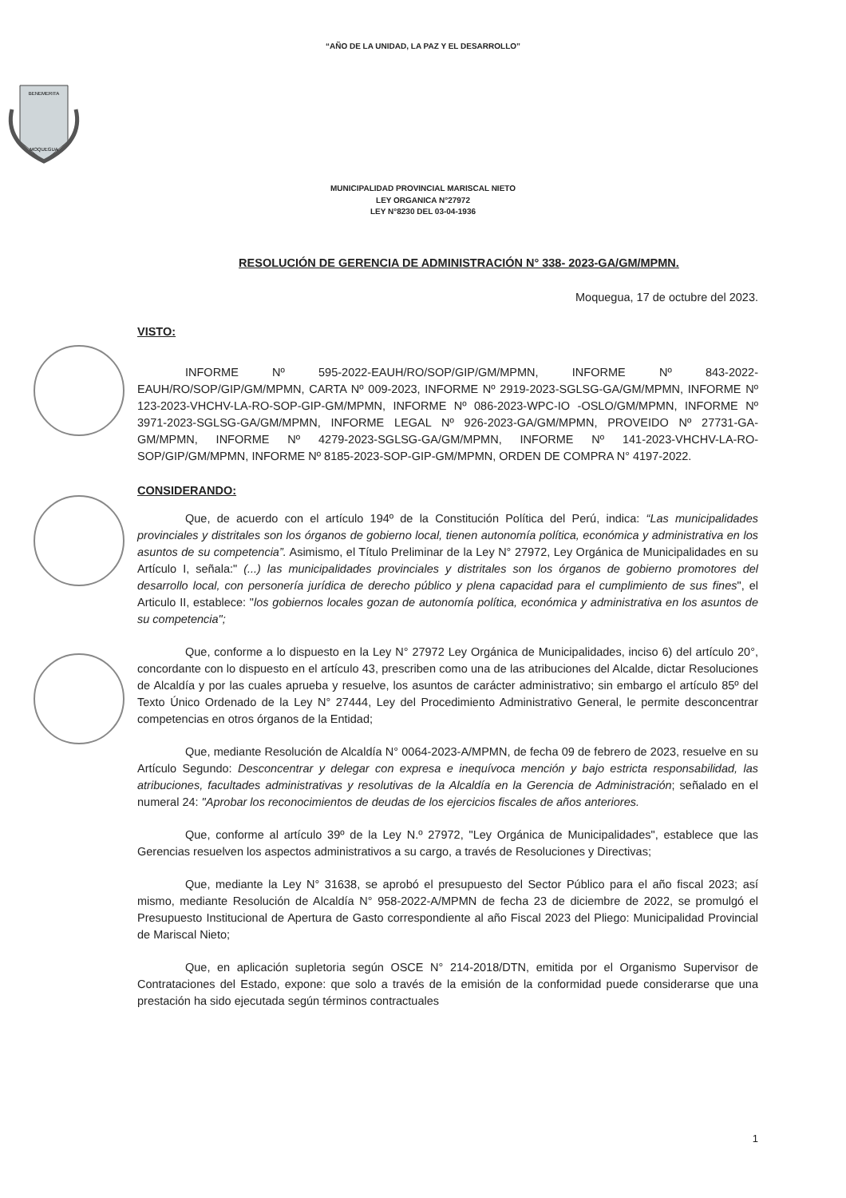“AÑO DE LA UNIDAD, LA PAZ Y EL DESARROLLO”
BENEMERITA
MOQUEGUA
MUNICIPALIDAD PROVINCIAL MARISCAL NIETO
LEY ORGANICA N°27972
LEY N°8230 DEL 03-04-1936
RESOLUCIÓN DE GERENCIA DE ADMINISTRACIÓN N° 338- 2023-GA/GM/MPMN.
Moquegua, 17 de octubre del 2023.
VISTO:
INFORME Nº 595-2022-EAUH/RO/SOP/GIP/GM/MPMN, INFORME Nº 843-2022-EAUH/RO/SOP/GIP/GM/MPMN, CARTA Nº 009-2023, INFORME Nº 2919-2023-SGLSG-GA/GM/MPMN, INFORME Nº 123-2023-VHCHV-LA-RO-SOP-GIP-GM/MPMN, INFORME Nº 086-2023-WPC-IO -OSLO/GM/MPMN, INFORME Nº 3971-2023-SGLSG-GA/GM/MPMN, INFORME LEGAL Nº 926-2023-GA/GM/MPMN, PROVEIDO Nº 27731-GA-GM/MPMN, INFORME Nº 4279-2023-SGLSG-GA/GM/MPMN, INFORME Nº 141-2023-VHCHV-LA-RO-SOP/GIP/GM/MPMN, INFORME Nº 8185-2023-SOP-GIP-GM/MPMN, ORDEN DE COMPRA N° 4197-2022.
CONSIDERANDO:
Que, de acuerdo con el artículo 194º de la Constitución Política del Perú, indica: “Las municipalidades provinciales y distritales son los órganos de gobierno local, tienen autonomía política, económica y administrativa en los asuntos de su competencia”. Asimismo, el Título Preliminar de la Ley N° 27972, Ley Orgánica de Municipalidades en su Artículo I, señala:" (...) las municipalidades provinciales y distritales son los órganos de gobierno promotores del desarrollo local, con personería jurídica de derecho público y plena capacidad para el cumplimiento de sus fines", el Articulo II, establece: "los gobiernos locales gozan de autonomía política, económica y administrativa en los asuntos de su competencia";
Que, conforme a lo dispuesto en la Ley N° 27972 Ley Orgánica de Municipalidades, inciso 6) del artículo 20°, concordante con lo dispuesto en el artículo 43, prescriben como una de las atribuciones del Alcalde, dictar Resoluciones de Alcaldía y por las cuales aprueba y resuelve, los asuntos de carácter administrativo; sin embargo el artículo 85º del Texto Único Ordenado de la Ley N° 27444, Ley del Procedimiento Administrativo General, le permite desconcentrar competencias en otros órganos de la Entidad;
Que, mediante Resolución de Alcaldía N° 0064-2023-A/MPMN, de fecha 09 de febrero de 2023, resuelve en su Artículo Segundo: Desconcentrar y delegar con expresa e inequívoca mención y bajo estricta responsabilidad, las atribuciones, facultades administrativas y resolutivas de la Alcaldía en la Gerencia de Administración; señalado en el numeral 24: "Aprobar los reconocimientos de deudas de los ejercicios fiscales de años anteriores.
Que, conforme al artículo 39º de la Ley N.º 27972, "Ley Orgánica de Municipalidades", establece que las Gerencias resuelven los aspectos administrativos a su cargo, a través de Resoluciones y Directivas;
Que, mediante la Ley N° 31638, se aprobó el presupuesto del Sector Público para el año fiscal 2023; así mismo, mediante Resolución de Alcaldía N° 958-2022-A/MPMN de fecha 23 de diciembre de 2022, se promulgó el Presupuesto Institucional de Apertura de Gasto correspondiente al año Fiscal 2023 del Pliego: Municipalidad Provincial de Mariscal Nieto;
Que, en aplicación supletoria según OSCE N° 214-2018/DTN, emitida por el Organismo Supervisor de Contrataciones del Estado, expone: que solo a través de la emisión de la conformidad puede considerarse que una prestación ha sido ejecutada según términos contractuales
1